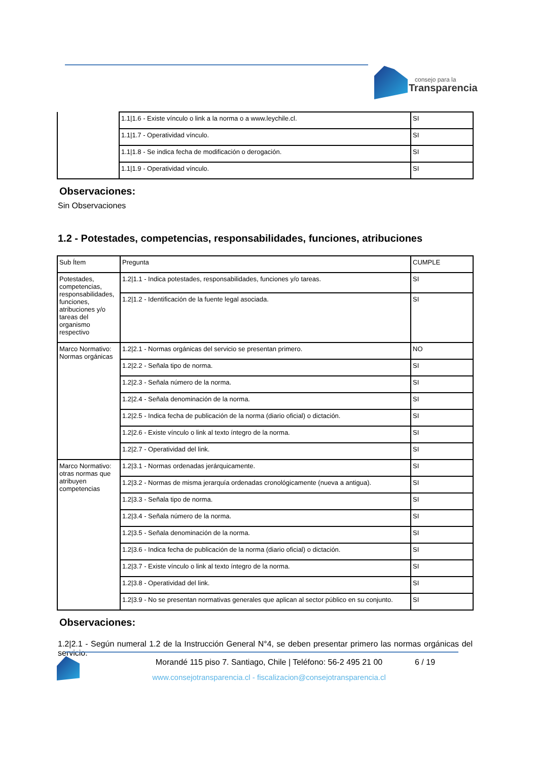consejo para la
Transparencia
| | 1.1/1.6 - Existe vínculo o link a la norma o a www.leychile.cl. | SI |
| | 1.1/1.7 - Operatividad vínculo. | SI |
| | 1.1/1.8 - Se indica fecha de modificación o derogación. | SI |
| | 1.1/1.9 - Operatividad vínculo. | SI |
Observaciones:
Sin Observaciones
1.2 - Potestades, competencias, responsabilidades, funciones, atribuciones
| Sub Ítem | Pregunta | CUMPLE |
| --- | --- | --- |
| Potestades, competencias, responsabilidades, funciones, atribuciones y/o tareas del organismo respectivo | 1.2/1.1 - Indica potestades, responsabilidades, funciones y/o tareas. | SI |
| | 1.2/1.2 - Identificación de la fuente legal asociada. | SI |
| Marco Normativo: Normas orgánicas | 1.2/2.1 - Normas orgánicas del servicio se presentan primero. | NO |
| | 1.2/2.2 - Señala tipo de norma. | SI |
| | 1.2/2.3 - Señala número de la norma. | SI |
| | 1.2/2.4 - Señala denominación de la norma. | SI |
| | 1.2/2.5 - Indica fecha de publicación de la norma (diario oficial) o dictación. | SI |
| | 1.2/2.6 - Existe vínculo o link al texto íntegro de la norma. | SI |
| | 1.2/2.7 - Operatividad del link. | SI |
| Marco Normativo: otras normas que atribuyen competencias | 1.2/3.1 - Normas ordenadas jerárquicamente. | SI |
| | 1.2/3.2 - Normas de misma jerarquía ordenadas cronológicamente (nueva a antigua). | SI |
| | 1.2/3.3 - Señala tipo de norma. | SI |
| | 1.2/3.4 - Señala número de la norma. | SI |
| | 1.2/3.5 - Señala denominación de la norma. | SI |
| | 1.2/3.6 - Indica fecha de publicación de la norma (diario oficial) o dictación. | SI |
| | 1.2/3.7 - Existe vínculo o link al texto íntegro de la norma. | SI |
| | 1.2/3.8 - Operatividad del link. | SI |
| | 1.2/3.9 - No se presentan normativas generales que aplican al sector público en su conjunto. | SI |
Observaciones:
1.2|2.1 - Según numeral 1.2 de la Instrucción General N°4, se deben presentar primero las normas orgánicas del servicio.
Morandé 115 piso 7. Santiago, Chile | Teléfono: 56-2 495 21 00 6 / 19
www.consejotransparencia.cl - fiscalizacion@consejotransparencia.cl